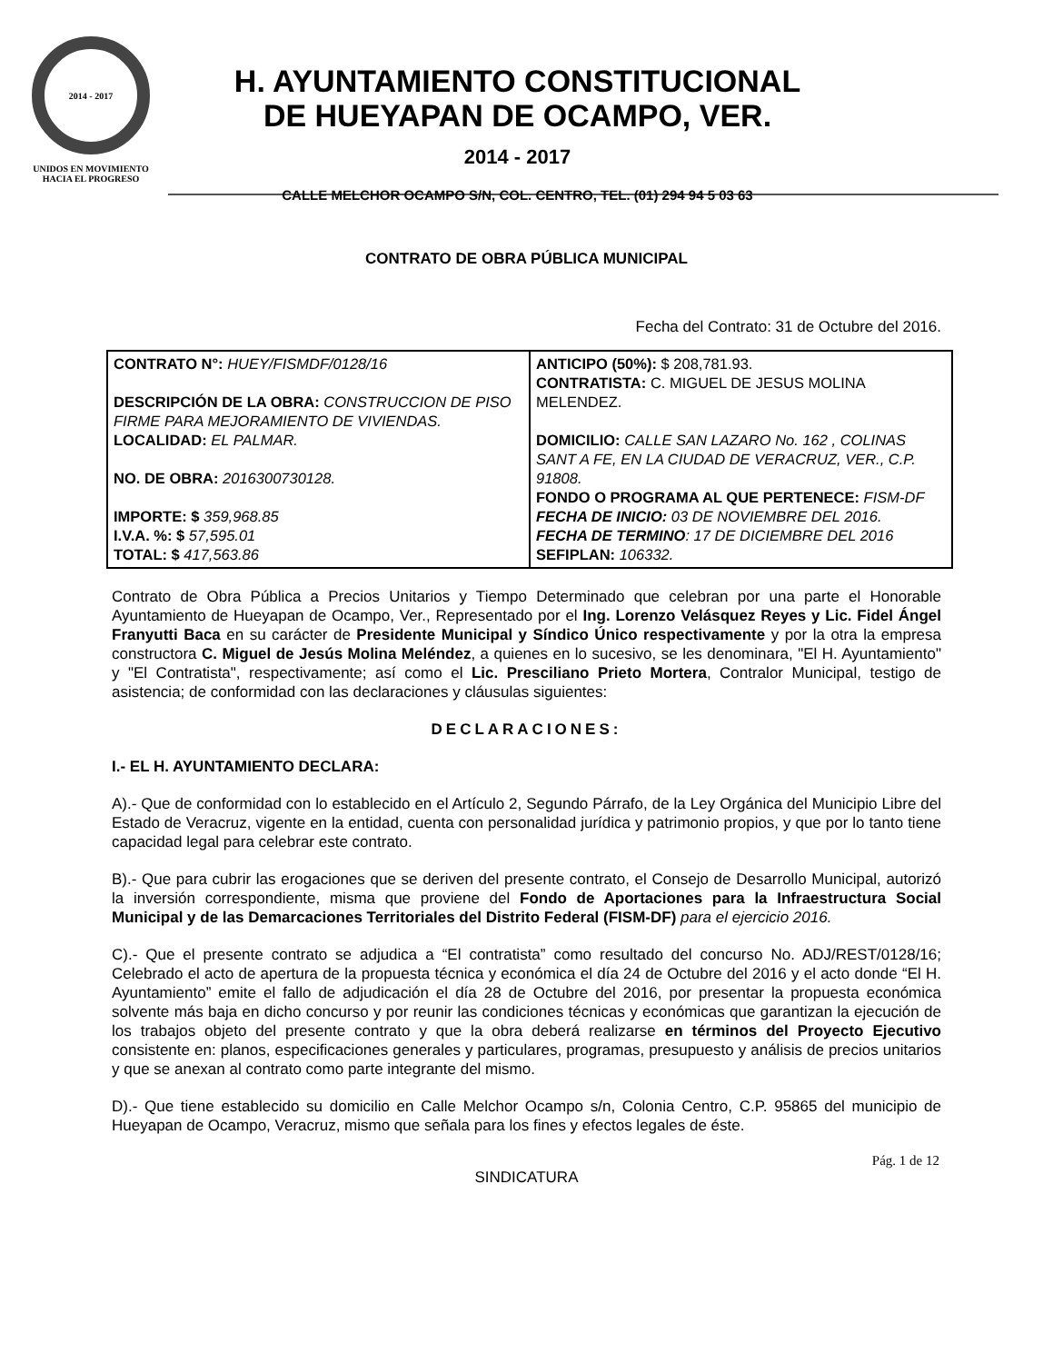2014 - 2017
UNIDOS EN MOVIMIENTO
HACIA EL PROGRESO
H. AYUNTAMIENTO CONSTITUCIONAL
DE HUEYAPAN DE OCAMPO, VER.
2014 - 2017
CALLE MELCHOR OCAMPO S/N, COL. CENTRO, TEL. (01) 294 94 5 03 63
CONTRATO DE OBRA PÚBLICA MUNICIPAL
Fecha del Contrato: 31 de Octubre del 2016.
| CONTRATO N°: HUEY/FISMDF/0128/16 DESCRIPCIÓN DE LA OBRA: CONSTRUCCION DE PISO FIRME PARA MEJORAMIENTO DE VIVIENDAS. LOCALIDAD: EL PALMAR. NO. DE OBRA: 2016300730128. IMPORTE: $ 359,968.85 I.V.A. %: $ 57,595.01 TOTAL: $ 417,563.86 | ANTICIPO (50%): $ 208,781.93. CONTRATISTA: C. MIGUEL DE JESUS MOLINA MELENDEZ. DOMICILIO: CALLE SAN LAZARO No. 162 , COLINAS SANT A FE, EN LA CIUDAD DE VERACRUZ, VER., C.P. 91808. FONDO O PROGRAMA AL QUE PERTENECE: FISM-DF FECHA DE INICIO: 03 DE NOVIEMBRE DEL 2016. FECHA DE TERMINO : 17 DE DICIEMBRE DEL 2016 SEFIPLAN: 106332. |
Contrato de Obra Pública a Precios Unitarios y Tiempo Determinado que celebran por una parte el Honorable Ayuntamiento de Hueyapan de Ocampo, Ver., Representado por el Ing. Lorenzo Velásquez Reyes y Lic. Fidel Ángel Franyutti Baca en su carácter de Presidente Municipal y Síndico Único respectivamente y por la otra la empresa constructora C. Miguel de Jesús Molina Meléndez, a quienes en lo sucesivo, se les denominara, "El H. Ayuntamiento" y "El Contratista", respectivamente; así como el Lic. Presciliano Prieto Mortera, Contralor Municipal, testigo de asistencia; de conformidad con las declaraciones y cláusulas siguientes:
DECLARACIONES:
I.- EL H. AYUNTAMIENTO DECLARA:
A).- Que de conformidad con lo establecido en el Artículo 2, Segundo Párrafo, de la Ley Orgánica del Municipio Libre del Estado de Veracruz, vigente en la entidad, cuenta con personalidad jurídica y patrimonio propios, y que por lo tanto tiene capacidad legal para celebrar este contrato.
B).- Que para cubrir las erogaciones que se deriven del presente contrato, el Consejo de Desarrollo Municipal, autorizó la inversión correspondiente, misma que proviene del Fondo de Aportaciones para la Infraestructura Social Municipal y de las Demarcaciones Territoriales del Distrito Federal (FISM-DF) para el ejercicio 2016.
C).- Que el presente contrato se adjudica a “El contratista” como resultado del concurso No. ADJ/REST/0128/16; Celebrado el acto de apertura de la propuesta técnica y económica el día 24 de Octubre del 2016 y el acto donde “El H. Ayuntamiento” emite el fallo de adjudicación el día 28 de Octubre del 2016, por presentar la propuesta económica solvente más baja en dicho concurso y por reunir las condiciones técnicas y económicas que garantizan la ejecución de los trabajos objeto del presente contrato y que la obra deberá realizarse en términos del Proyecto Ejecutivo consistente en: planos, especificaciones generales y particulares, programas, presupuesto y análisis de precios unitarios y que se anexan al contrato como parte integrante del mismo.
D).- Que tiene establecido su domicilio en Calle Melchor Ocampo s/n, Colonia Centro, C.P. 95865 del municipio de Hueyapan de Ocampo, Veracruz, mismo que señala para los fines y efectos legales de éste.
Pág. 1 de 12
SINDICATURA